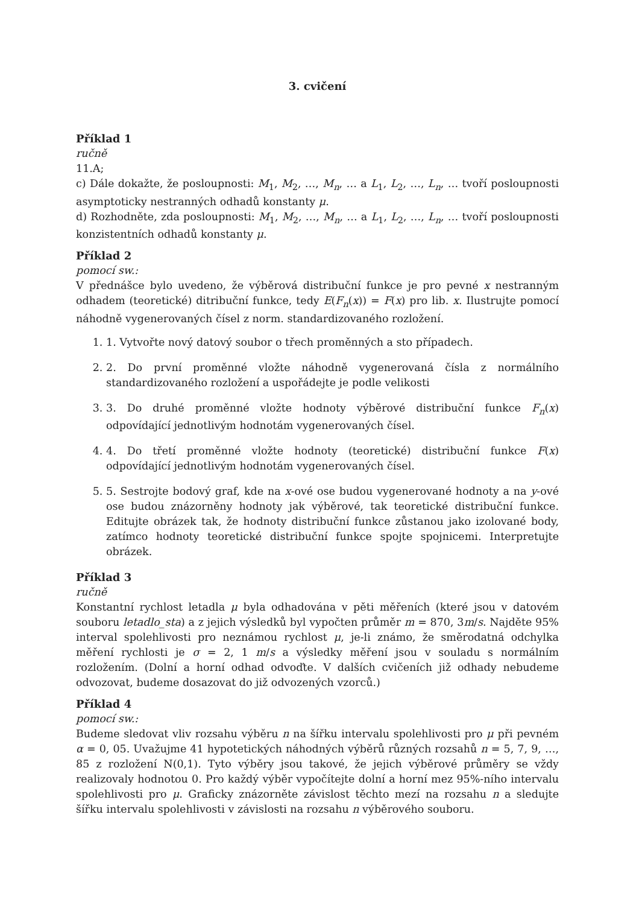3. cvičení
Příklad 1
ručně
11.A;
c) Dále dokažte, že posloupnosti: M<sub>1</sub>, M<sub>2</sub>, …, M<sub>n</sub>, … a L<sub>1</sub>, L<sub>2</sub>, …, L<sub>n</sub>, … tvoří posloupnosti asymptoticky nestranných odhadů konstanty μ.
d) Rozhodněte, zda posloupnosti: M<sub>1</sub>, M<sub>2</sub>, …, M<sub>n</sub>, … a L<sub>1</sub>, L<sub>2</sub>, …, L<sub>n</sub>, … tvoří posloupnosti konzistentních odhadů konstanty μ.
Příklad 2
pomocí sw.:
V přednášce bylo uvedeno, že výběrová distribuční funkce je pro pevné x nestranným odhadem (teoretické) ditribuční funkce, tedy E(F<sub>n</sub>(x)) = F(x) pro lib. x. Ilustrujte pomocí náhodně vygenerovaných čísel z norm. standardizovaného rozložení.
1. 1. Vytvořte nový datový soubor o třech proměnných a sto případech.
2. 2. Do první proměnné vložte náhodně vygenerovaná čísla z normálního standardizovaného rozložení a uspořádejte je podle velikosti
3. 3. Do druhé proměnné vložte hodnoty výběrové distribuční funkce F<sub>n</sub>(x) odpovídající jednotlivým hodnotám vygenerovaných čísel.
4. 4. Do třetí proměnné vložte hodnoty (teoretické) distribuční funkce F(x) odpovídající jednotlivým hodnotám vygenerovaných čísel.
5. 5. Sestrojte bodový graf, kde na x-ové ose budou vygenerované hodnoty a na y-ové ose budou znázorněny hodnoty jak výběrové, tak teoretické distribuční funkce. Editujte obrázek tak, že hodnoty distribuční funkce zůstanou jako izolované body, zatímco hodnoty teoretické distribuční funkce spojte spojnicemi. Interpretujte obrázek.
Příklad 3
ručně
Konstantní rychlost letadla μ byla odhadována v pěti měřeních (které jsou v datovém souboru letadlo_sta) a z jejich výsledků byl vypočten průměr m = 870, 3m/s. Najděte 95% interval spolehlivosti pro neznámou rychlost μ, je-li známo, že směrodatná odchylka měření rychlosti je σ = 2, 1 m/s a výsledky měření jsou v souladu s normálním rozložením. (Dolní a horní odhad odvoďte. V dalších cvičeních již odhady nebudeme odvozovat, budeme dosazovat do již odvozených vzorců.)
Příklad 4
pomocí sw.:
Budeme sledovat vliv rozsahu výběru n na šířku intervalu spolehlivosti pro μ při pevném α = 0, 05. Uvažujme 41 hypotetických náhodných výběrů různých rozsahů n = 5, 7, 9, …, 85 z rozložení N(0,1). Tyto výběry jsou takové, že jejich výběrové průměry se vždy realizovaly hodnotou 0. Pro každý výběr vypočítejte dolní a horní mez 95%-ního intervalu spolehlivosti pro μ. Graficky znázorněte závislost těchto mezí na rozsahu n a sledujte šířku intervalu spolehlivosti v závislosti na rozsahu n výběrového souboru.